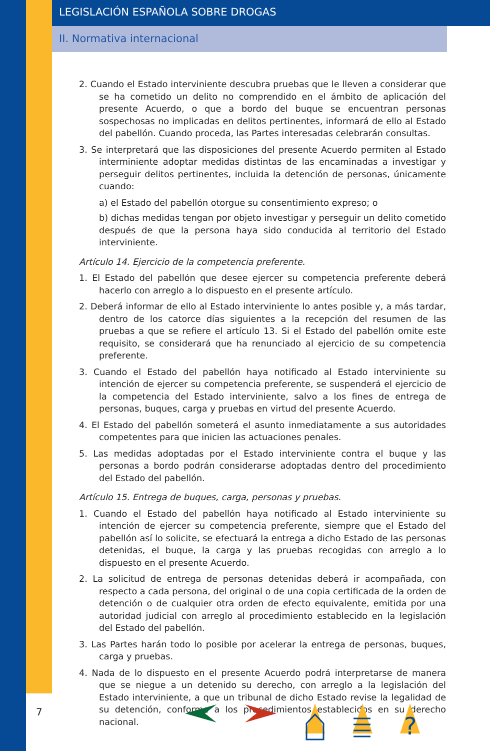LEGISLACIÓN ESPAÑOLA SOBRE DROGAS
II. Normativa internacional
2. Cuando el Estado interviniente descubra pruebas que le lleven a considerar que se ha cometido un delito no comprendido en el ámbito de aplicación del presente Acuerdo, o que a bordo del buque se encuentran personas sospechosas no implicadas en delitos pertinentes, informará de ello al Estado del pabellón. Cuando proceda, las Partes interesadas celebrarán consultas.
3. Se interpretará que las disposiciones del presente Acuerdo permiten al Estado interminiente adoptar medidas distintas de las encaminadas a investigar y perseguir delitos pertinentes, incluida la detención de personas, únicamente cuando:
a) el Estado del pabellón otorgue su consentimiento expreso; o
b) dichas medidas tengan por objeto investigar y perseguir un delito cometido después de que la persona haya sido conducida al territorio del Estado interviniente.
Artículo 14. Ejercicio de la competencia preferente.
1. El Estado del pabellón que desee ejercer su competencia preferente deberá hacerlo con arreglo a lo dispuesto en el presente artículo.
2. Deberá informar de ello al Estado interviniente lo antes posible y, a más tardar, dentro de los catorce días siguientes a la recepción del resumen de las pruebas a que se refiere el artículo 13. Si el Estado del pabellón omite este requisito, se considerará que ha renunciado al ejercicio de su competencia preferente.
3. Cuando el Estado del pabellón haya notificado al Estado interviniente su intención de ejercer su competencia preferente, se suspenderá el ejercicio de la competencia del Estado interviniente, salvo a los fines de entrega de personas, buques, carga y pruebas en virtud del presente Acuerdo.
4. El Estado del pabellón someterá el asunto inmediatamente a sus autoridades competentes para que inicien las actuaciones penales.
5. Las medidas adoptadas por el Estado interviniente contra el buque y las personas a bordo podrán considerarse adoptadas dentro del procedimiento del Estado del pabellón.
Artículo 15. Entrega de buques, carga, personas y pruebas.
1. Cuando el Estado del pabellón haya notificado al Estado interviniente su intención de ejercer su competencia preferente, siempre que el Estado del pabellón así lo solicite, se efectuará la entrega a dicho Estado de las personas detenidas, el buque, la carga y las pruebas recogidas con arreglo a lo dispuesto en el presente Acuerdo.
2. La solicitud de entrega de personas detenidas deberá ir acompañada, con respecto a cada persona, del original o de una copia certificada de la orden de detención o de cualquier otra orden de efecto equivalente, emitida por una autoridad judicial con arreglo al procedimiento establecido en la legislación del Estado del pabellón.
3. Las Partes harán todo lo posible por acelerar la entrega de personas, buques, carga y pruebas.
4. Nada de lo dispuesto en el presente Acuerdo podrá interpretarse de manera que se niegue a un detenido su derecho, con arreglo a la legislación del Estado interviniente, a que un tribunal de dicho Estado revise la legalidad de su detención, conforme a los procedimientos establecidos en su derecho nacional.
7
?